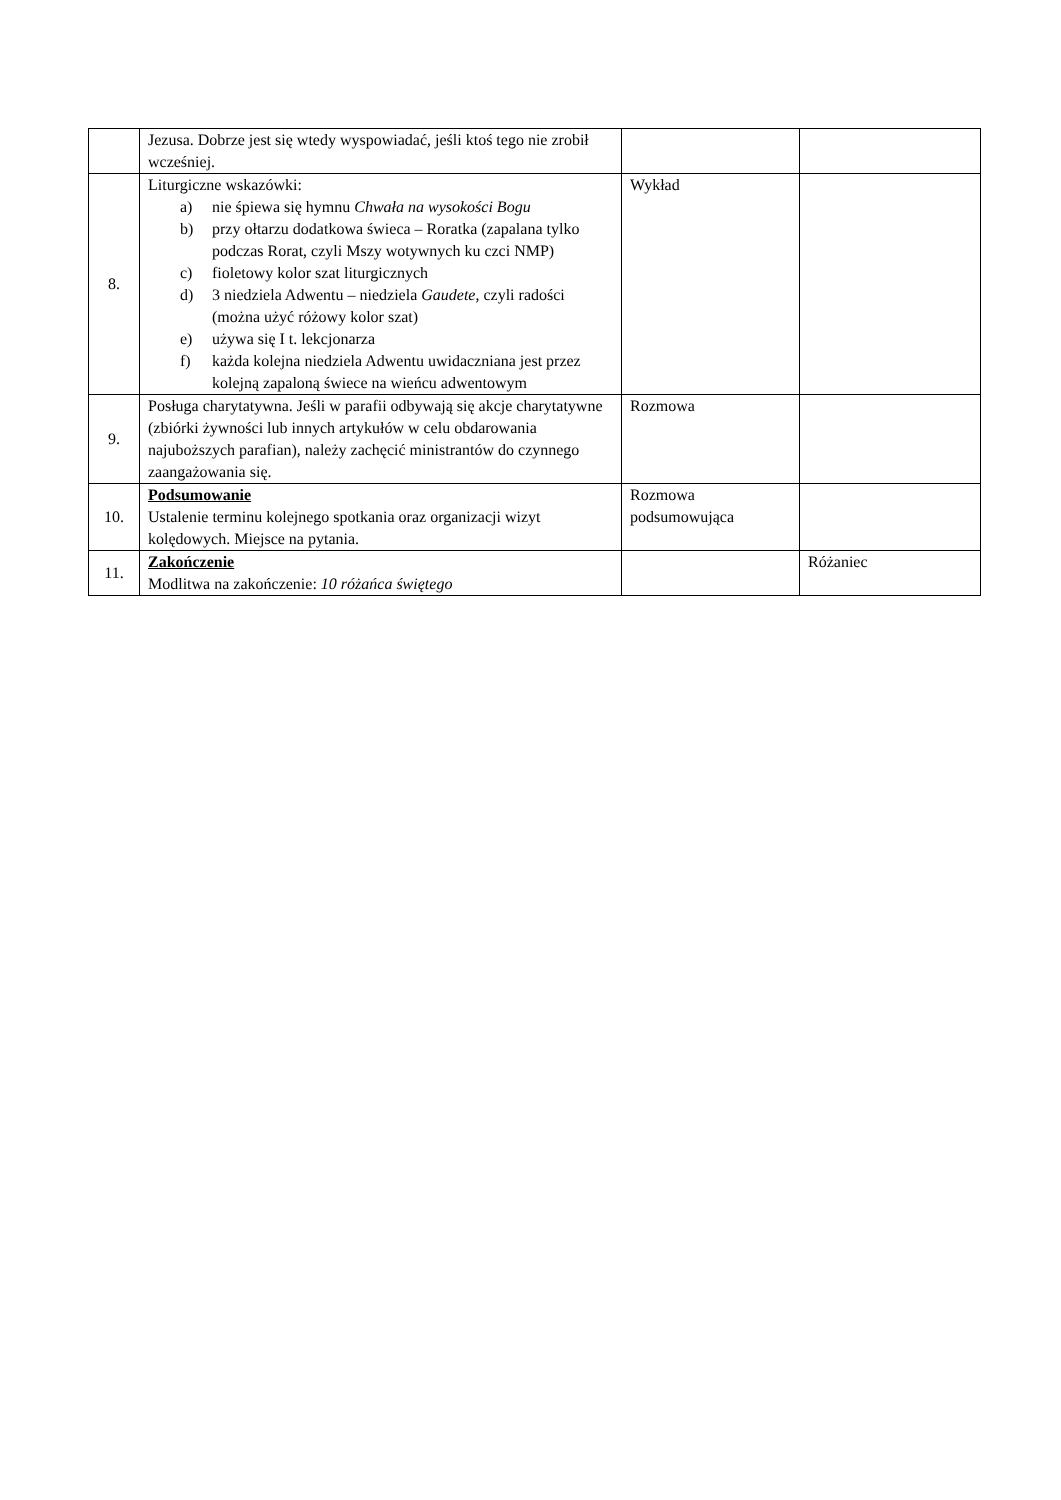| | Jezusa. Dobrze jest się wtedy wyspowiadać, jeśli ktoś tego nie zrobił wcześniej. | | |
| 8. | Liturgiczne wskazówki: a) nie śpiewa się hymnu Chwała na wysokości Bogu b) przy ołtarzu dodatkowa świeca – Roratka (zapalana tylko podczas Rorat, czyli Mszy wotywnych ku czci NMP) c) fioletowy kolor szat liturgicznych d) 3 niedziela Adwentu – niedziela Gaudete , czyli radości (można użyć różowy kolor szat) e) używa się I t. lekcjonarza f) każda kolejna niedziela Adwentu uwidaczniana jest przez kolejną zapaloną świece na wieńcu adwentowym | Wykład | |
| 9. | Posługa charytatywna. Jeśli w parafii odbywają się akcje charytatywne (zbiórki żywności lub innych artykułów w celu obdarowania najuboższych parafian), należy zachęcić ministrantów do czynnego zaangażowania się. | Rozmowa | |
| 10. | Podsumowanie Ustalenie terminu kolejnego spotkania oraz organizacji wizyt kolędowych. Miejsce na pytania. | Rozmowa podsumowująca | |
| 11. | Zakończenie Modlitwa na zakończenie: 10 różańca świętego | | Różaniec |